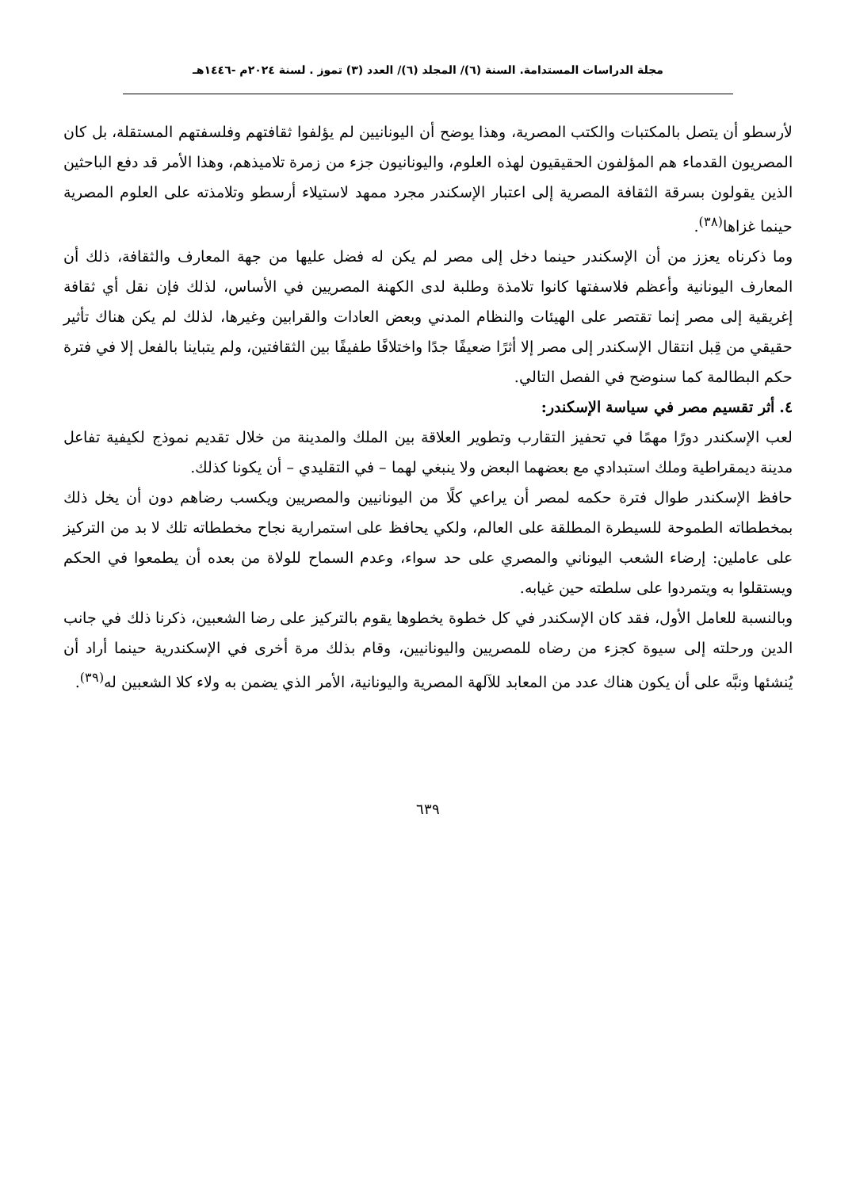مجلة الدراسات المستدامة. السنة (٦)/ المجلد (٦)/ العدد (٣) تموز . لسنة ٢٠٢٤م -١٤٤٦هـ
لأرسطو أن يتصل بالمكتبات والكتب المصرية، وهذا يوضح أن اليونانيين لم يؤلفوا ثقافتهم وفلسفتهم المستقلة، بل كان المصريون القدماء هم المؤلفون الحقيقيون لهذه العلوم، واليونانيون جزء من زمرة تلاميذهم، وهذا الأمر قد دفع الباحثين الذين يقولون بسرقة الثقافة المصرية إلى اعتبار الإسكندر مجرد ممهد لاستيلاء أرسطو وتلامذته على العلوم المصرية حينما غزاها<sup>(٣٨)</sup>.
وما ذكرناه يعزز من أن الإسكندر حينما دخل إلى مصر لم يكن له فضل عليها من جهة المعارف والثقافة، ذلك أن المعارف اليونانية وأعظم فلاسفتها كانوا تلامذة وطلبة لدى الكهنة المصريين في الأساس، لذلك فإن نقل أي ثقافة إغريقية إلى مصر إنما تقتصر على الهيئات والنظام المدني وبعض العادات والقرابين وغيرها، لذلك لم يكن هناك تأثير حقيقي من قِبل انتقال الإسكندر إلى مصر إلا أثرًا ضعيفًا جدًا واختلافًا طفيفًا بين الثقافتين، ولم يتباينا بالفعل إلا في فترة حكم البطالمة كما سنوضح في الفصل التالي.
٤. أثر تقسيم مصر في سياسة الإسكندر:
لعب الإسكندر دورًا مهمًا في تحفيز التقارب وتطوير العلاقة بين الملك والمدينة من خلال تقديم نموذج لكيفية تفاعل مدينة ديمقراطية وملك استبدادي مع بعضهما البعض ولا ينبغي لهما – في التقليدي – أن يكونا كذلك.
حافظ الإسكندر طوال فترة حكمه لمصر أن يراعي كلًا من اليونانيين والمصريين ويكسب رضاهم دون أن يخل ذلك بمخططاته الطموحة للسيطرة المطلقة على العالم، ولكي يحافظ على استمرارية نجاح مخططاته تلك لا بد من التركيز على عاملين: إرضاء الشعب اليوناني والمصري على حد سواء، وعدم السماح للولاة من بعده أن يطمعوا في الحكم ويستقلوا به ويتمردوا على سلطته حين غيابه.
وبالنسبة للعامل الأول، فقد كان الإسكندر في كل خطوة يخطوها يقوم بالتركيز على رضا الشعبين، ذكرنا ذلك في جانب الدين ورحلته إلى سيوة كجزء من رضاه للمصريين واليونانيين، وقام بذلك مرة أخرى في الإسكندرية حينما أراد أن يُنشئها ونبَّه على أن يكون هناك عدد من المعابد للآلهة المصرية واليونانية، الأمر الذي يضمن به ولاء كلا الشعبين له<sup>(٣٩)</sup>.
٦٣٩